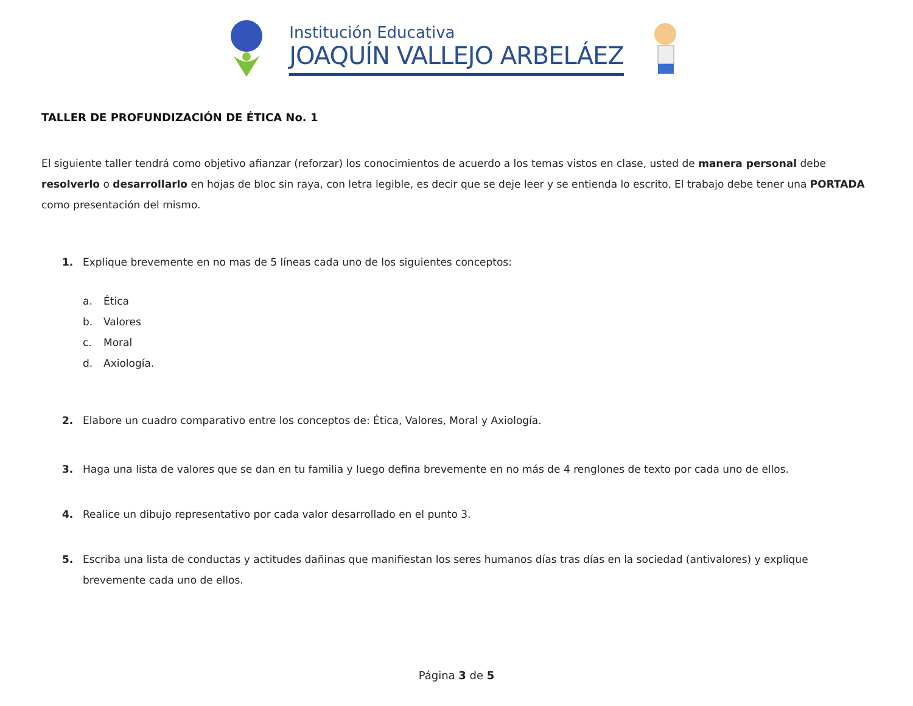Institución Educativa
JOAQUÍN VALLEJO ARBELÁEZ
TALLER DE PROFUNDIZACIÓN DE ÉTICA No. 1
El siguiente taller tendrá como objetivo afianzar (reforzar) los conocimientos de acuerdo a los temas vistos en clase, usted de manera personal debe resolverlo o desarrollarlo en hojas de bloc sin raya, con letra legible, es decir que se deje leer y se entienda lo escrito. El trabajo debe tener una PORTADA como presentación del mismo.
1. Explique brevemente en no mas de 5 líneas cada uno de los siguientes conceptos:
a. Ética
b. Valores
c. Moral
d. Axiología.
2. Elabore un cuadro comparativo entre los conceptos de: Ética, Valores, Moral y Axiología.
3. Haga una lista de valores que se dan en tu familia y luego defina brevemente en no más de 4 renglones de texto por cada uno de ellos.
4. Realice un dibujo representativo por cada valor desarrollado en el punto 3.
5. Escriba una lista de conductas y actitudes dañinas que manifiestan los seres humanos días tras días en la sociedad (antivalores) y explique brevemente cada uno de ellos.
Página 3 de 5